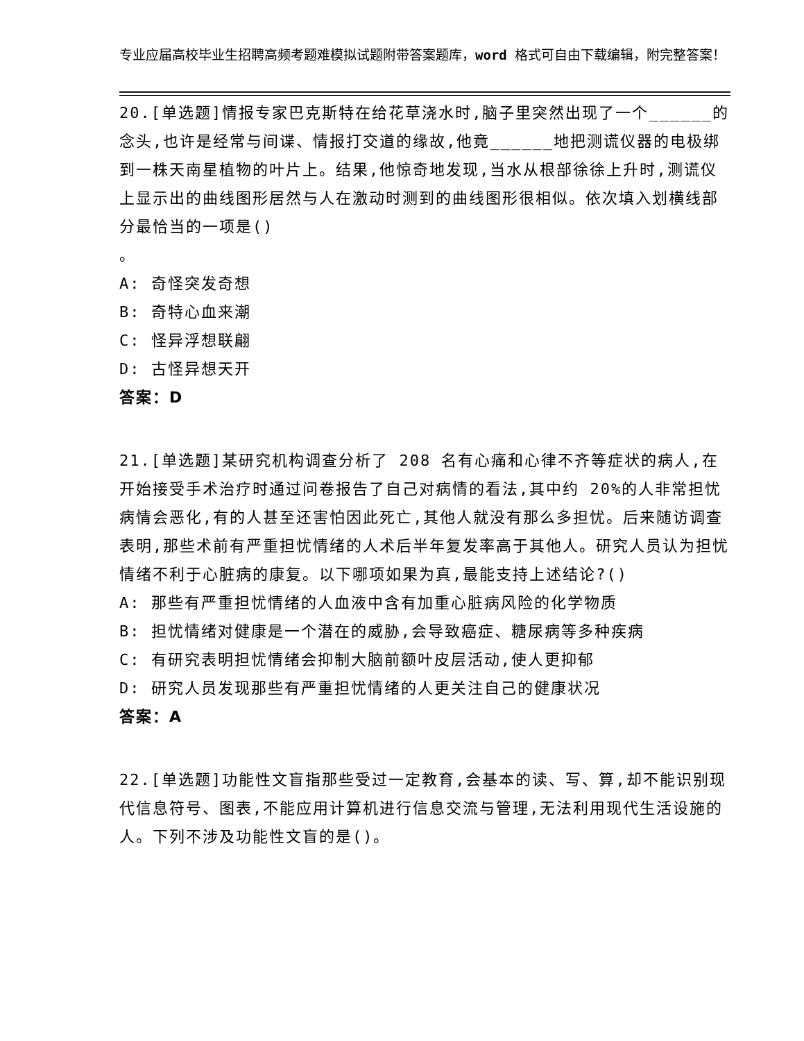专业应届高校毕业生招聘高频考题难模拟试题附带答案题库，word 格式可自由下载编辑，附完整答案！
20.[单选题]情报专家巴克斯特在给花草浇水时,脑子里突然出现了一个______的念头,也许是经常与间谍、情报打交道的缘故,他竟______地把测谎仪器的电极绑到一株天南星植物的叶片上。结果,他惊奇地发现,当水从根部徐徐上升时,测谎仪上显示出的曲线图形居然与人在激动时测到的曲线图形很相似。依次填入划横线部分最恰当的一项是()
。
A: 奇怪突发奇想
B: 奇特心血来潮
C: 怪异浮想联翩
D: 古怪异想天开
答案：D
21.[单选题]某研究机构调查分析了 208 名有心痛和心律不齐等症状的病人,在开始接受手术治疗时通过问卷报告了自己对病情的看法,其中约 20%的人非常担忧病情会恶化,有的人甚至还害怕因此死亡,其他人就没有那么多担忧。后来随访调查表明,那些术前有严重担忧情绪的人术后半年复发率高于其他人。研究人员认为担忧情绪不利于心脏病的康复。以下哪项如果为真,最能支持上述结论?()
A: 那些有严重担忧情绪的人血液中含有加重心脏病风险的化学物质
B: 担忧情绪对健康是一个潜在的威胁,会导致癌症、糖尿病等多种疾病
C: 有研究表明担忧情绪会抑制大脑前额叶皮层活动,使人更抑郁
D: 研究人员发现那些有严重担忧情绪的人更关注自己的健康状况
答案：A
22.[单选题]功能性文盲指那些受过一定教育,会基本的读、写、算,却不能识别现代信息符号、图表,不能应用计算机进行信息交流与管理,无法利用现代生活设施的人。下列不涉及功能性文盲的是()。